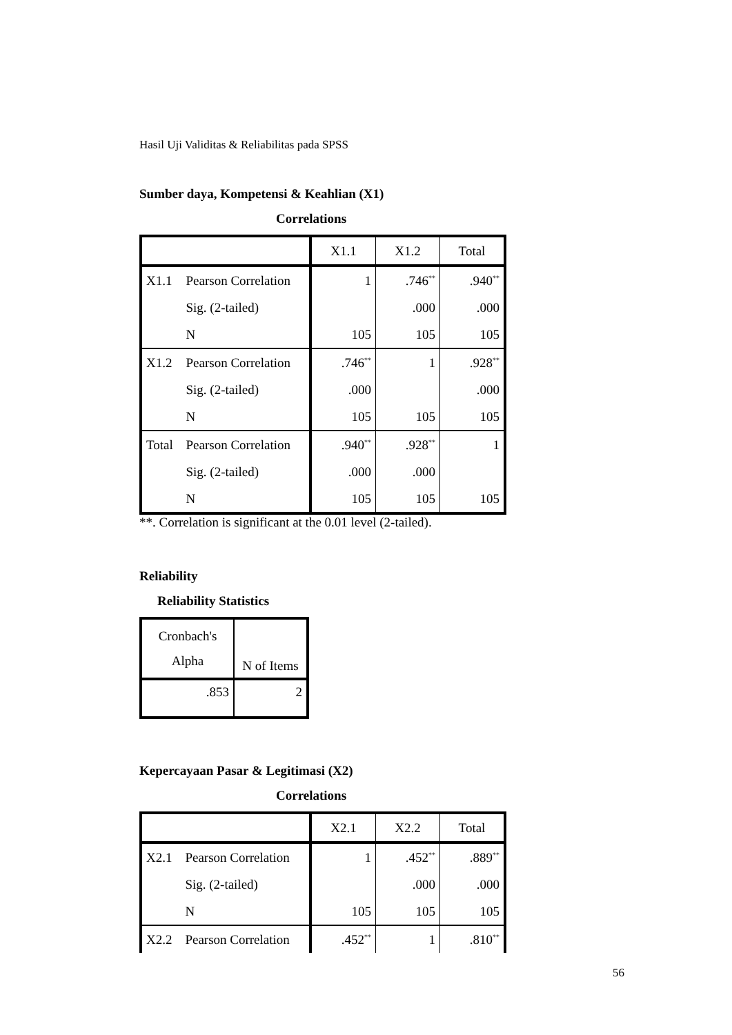Hasil Uji Validitas & Reliabilitas pada SPSS
Sumber daya, Kompetensi & Keahlian (X1)
Correlations
| | | X1.1 | X1.2 | Total |
| --- | --- | --- | --- | --- |
| X1.1 | Pearson Correlation | 1 | .746<sup>**</sup> | .940<sup>**</sup> |
| | Sig. (2-tailed) | | .000 | .000 |
| | N | 105 | 105 | 105 |
| X1.2 | Pearson Correlation | .746<sup>**</sup> | 1 | .928<sup>**</sup> |
| | Sig. (2-tailed) | .000 | | .000 |
| | N | 105 | 105 | 105 |
| Total | Pearson Correlation | .940<sup>**</sup> | .928<sup>**</sup> | 1 |
| | Sig. (2-tailed) | .000 | .000 | |
| | N | 105 | 105 | 105 |
**. Correlation is significant at the 0.01 level (2-tailed).
Reliability
Reliability Statistics
| Cronbach's Alpha | N of Items |
| --- | --- |
| .853 | 2 |
Kepercayaan Pasar & Legitimasi (X2)
Correlations
| | | X2.1 | X2.2 | Total |
| --- | --- | --- | --- | --- |
| X2.1 | Pearson Correlation | 1 | .452<sup>**</sup> | .889<sup>**</sup> |
| | Sig. (2-tailed) | | .000 | .000 |
| | N | 105 | 105 | 105 |
| X2.2 | Pearson Correlation | .452<sup>**</sup> | 1 | .810<sup>**</sup> |
56